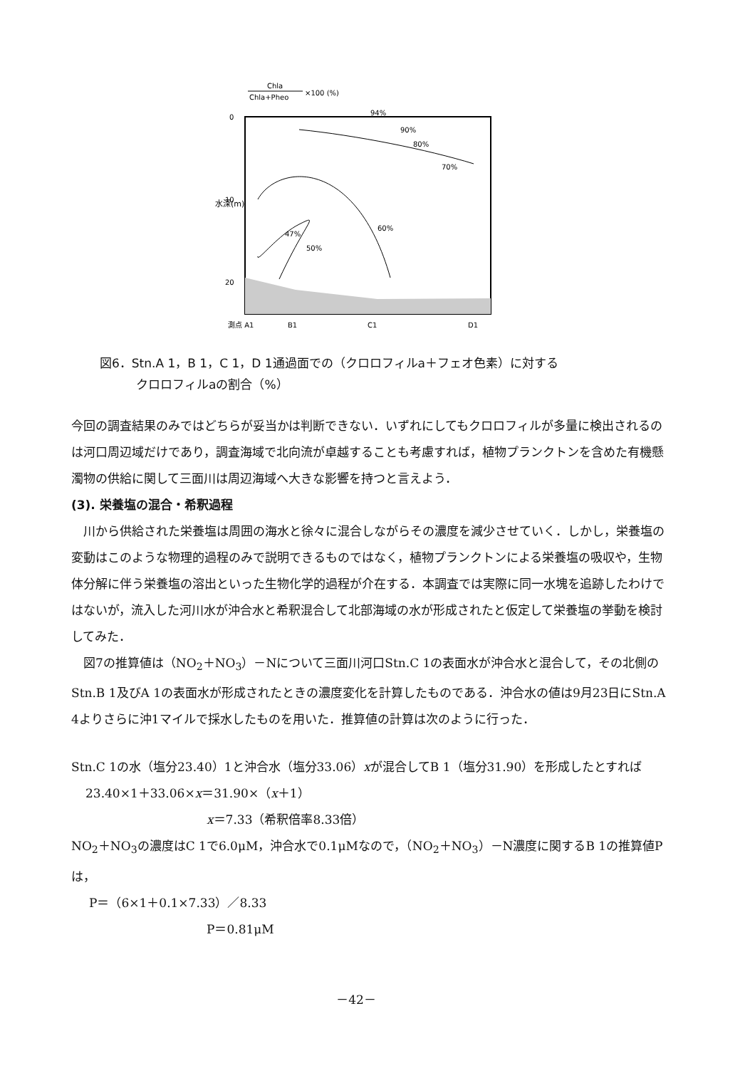Chla
Chla+Pheo
×100 (%)
0
10
20
水深(m)
測点 A1
B1
C1
D1
94%
90%
80%
70%
60%
47%
50%
図6．Stn.A 1，B 1，C 1，D 1通過面での（クロロフィルa＋フェオ色素）に対する
　　　クロロフィルaの割合（%）
今回の調査結果のみではどちらが妥当かは判断できない．いずれにしてもクロロフィルが多量に検出されるのは河口周辺域だけであり，調査海域で北向流が卓越することも考慮すれば，植物プランクトンを含めた有機懸濁物の供給に関して三面川は周辺海域へ大きな影響を持つと言えよう．
(3). 栄養塩の混合・希釈過程
川から供給された栄養塩は周囲の海水と徐々に混合しながらその濃度を減少させていく．しかし，栄養塩の変動はこのような物理的過程のみで説明できるものではなく，植物プランクトンによる栄養塩の吸収や，生物体分解に伴う栄養塩の溶出といった生物化学的過程が介在する．本調査では実際に同一水塊を追跡したわけではないが，流入した河川水が沖合水と希釈混合して北部海域の水が形成されたと仮定して栄養塩の挙動を検討してみた．
図7の推算値は（NO<sub>2</sub>＋NO<sub>3</sub>）－Nについて三面川河口Stn.C 1の表面水が沖合水と混合して，その北側のStn.B 1及びA 1の表面水が形成されたときの濃度変化を計算したものである．沖合水の値は9月23日にStn.A 4よりさらに沖1マイルで採水したものを用いた．推算値の計算は次のように行った．
Stn.C 1の水（塩分23.40）1と沖合水（塩分33.06）xが混合してB 1（塩分31.90）を形成したとすれば
23.40×1＋33.06×x＝31.90×（x＋1）
x＝7.33（希釈倍率8.33倍）
NO<sub>2</sub>＋NO<sub>3</sub>の濃度はC 1で6.0μM，沖合水で0.1μMなので，（NO<sub>2</sub>＋NO<sub>3</sub>）－N濃度に関するB 1の推算値Pは，
P＝（6×1＋0.1×7.33）／8.33
P＝0.81μM
－42－